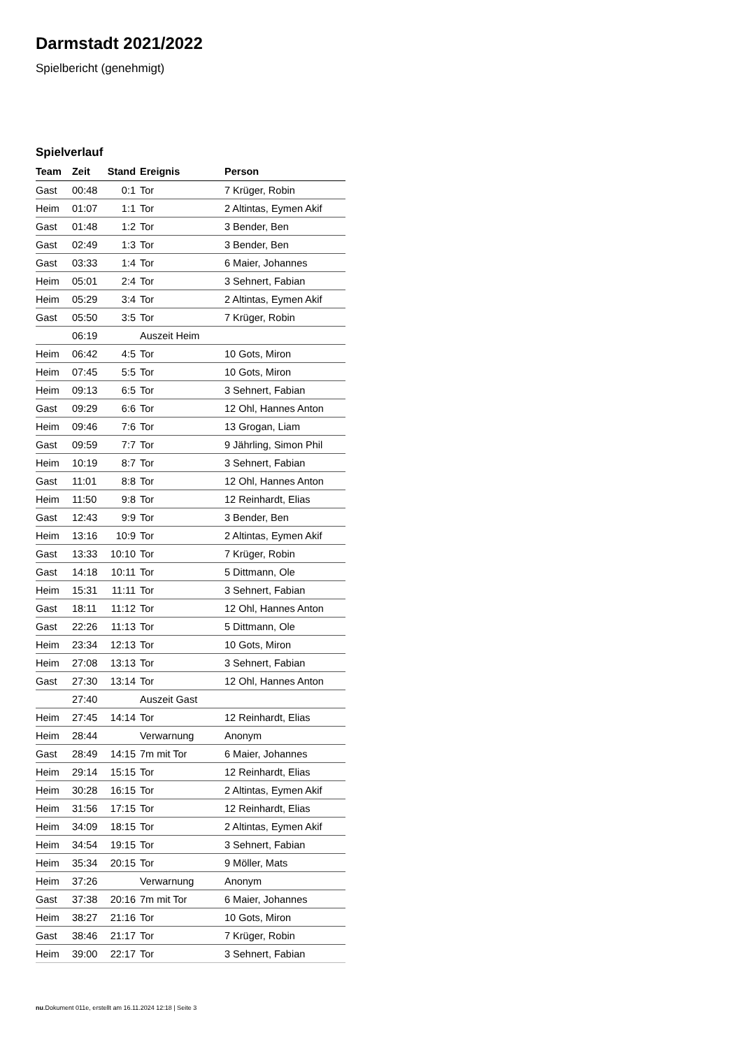Darmstadt 2021/2022
Spielbericht (genehmigt)
Spielverlauf
| Team | Zeit | Stand | Ereignis | Person |
| --- | --- | --- | --- | --- |
| Gast | 00:48 | 0:1 | Tor | 7 Krüger, Robin |
| Heim | 01:07 | 1:1 | Tor | 2 Altintas, Eymen Akif |
| Gast | 01:48 | 1:2 | Tor | 3 Bender, Ben |
| Gast | 02:49 | 1:3 | Tor | 3 Bender, Ben |
| Gast | 03:33 | 1:4 | Tor | 6 Maier, Johannes |
| Heim | 05:01 | 2:4 | Tor | 3 Sehnert, Fabian |
| Heim | 05:29 | 3:4 | Tor | 2 Altintas, Eymen Akif |
| Gast | 05:50 | 3:5 | Tor | 7 Krüger, Robin |
| | 06:19 | | Auszeit Heim | |
| Heim | 06:42 | 4:5 | Tor | 10 Gots, Miron |
| Heim | 07:45 | 5:5 | Tor | 10 Gots, Miron |
| Heim | 09:13 | 6:5 | Tor | 3 Sehnert, Fabian |
| Gast | 09:29 | 6:6 | Tor | 12 Ohl, Hannes Anton |
| Heim | 09:46 | 7:6 | Tor | 13 Grogan, Liam |
| Gast | 09:59 | 7:7 | Tor | 9 Jährling, Simon Phil |
| Heim | 10:19 | 8:7 | Tor | 3 Sehnert, Fabian |
| Gast | 11:01 | 8:8 | Tor | 12 Ohl, Hannes Anton |
| Heim | 11:50 | 9:8 | Tor | 12 Reinhardt, Elias |
| Gast | 12:43 | 9:9 | Tor | 3 Bender, Ben |
| Heim | 13:16 | 10:9 | Tor | 2 Altintas, Eymen Akif |
| Gast | 13:33 | 10:10 | Tor | 7 Krüger, Robin |
| Gast | 14:18 | 10:11 | Tor | 5 Dittmann, Ole |
| Heim | 15:31 | 11:11 | Tor | 3 Sehnert, Fabian |
| Gast | 18:11 | 11:12 | Tor | 12 Ohl, Hannes Anton |
| Gast | 22:26 | 11:13 | Tor | 5 Dittmann, Ole |
| Heim | 23:34 | 12:13 | Tor | 10 Gots, Miron |
| Heim | 27:08 | 13:13 | Tor | 3 Sehnert, Fabian |
| Gast | 27:30 | 13:14 | Tor | 12 Ohl, Hannes Anton |
| | 27:40 | | Auszeit Gast | |
| Heim | 27:45 | 14:14 | Tor | 12 Reinhardt, Elias |
| Heim | 28:44 | | Verwarnung | Anonym |
| Gast | 28:49 | 14:15 | 7m mit Tor | 6 Maier, Johannes |
| Heim | 29:14 | 15:15 | Tor | 12 Reinhardt, Elias |
| Heim | 30:28 | 16:15 | Tor | 2 Altintas, Eymen Akif |
| Heim | 31:56 | 17:15 | Tor | 12 Reinhardt, Elias |
| Heim | 34:09 | 18:15 | Tor | 2 Altintas, Eymen Akif |
| Heim | 34:54 | 19:15 | Tor | 3 Sehnert, Fabian |
| Heim | 35:34 | 20:15 | Tor | 9 Möller, Mats |
| Heim | 37:26 | | Verwarnung | Anonym |
| Gast | 37:38 | 20:16 | 7m mit Tor | 6 Maier, Johannes |
| Heim | 38:27 | 21:16 | Tor | 10 Gots, Miron |
| Gast | 38:46 | 21:17 | Tor | 7 Krüger, Robin |
| Heim | 39:00 | 22:17 | Tor | 3 Sehnert, Fabian |
nu.Dokument 011e, erstellt am 16.11.2024 12:18 | Seite 3